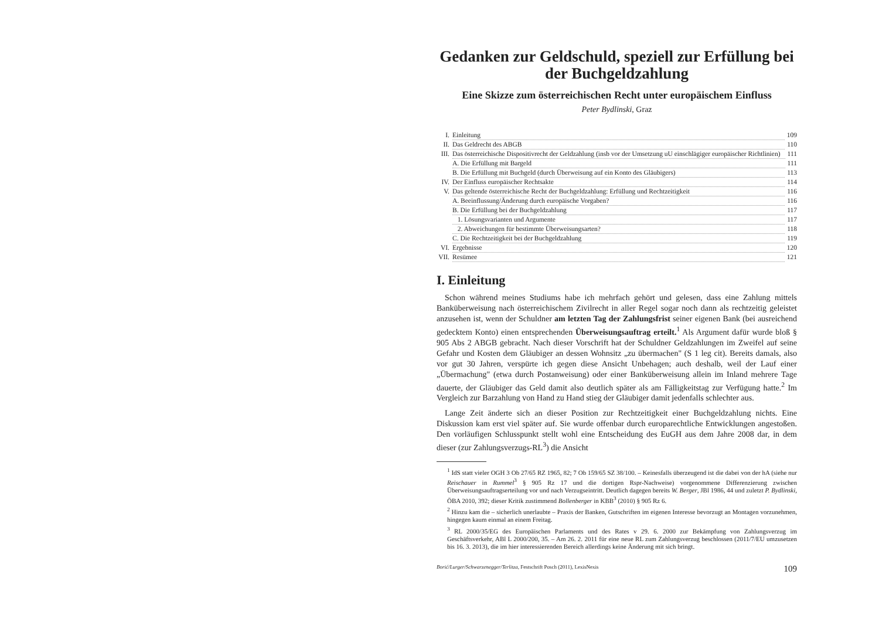Gedanken zur Geldschuld, speziell zur Erfüllung bei der Buchgeldzahlung
Eine Skizze zum österreichischen Recht unter europäischem Einfluss
Peter Bydlinski, Graz
I. Einleitung 109
II. Das Geldrecht des ABGB 110
III. Das österreichische Dispositivrecht der Geldzahlung (insb vor der Umsetzung uU einschlägiger europäischer Richtlinien) 111
A. Die Erfüllung mit Bargeld 111
B. Die Erfüllung mit Buchgeld (durch Überweisung auf ein Konto des Gläubigers) 113
IV. Der Einfluss europäischer Rechtsakte 114
V. Das geltende österreichische Recht der Buchgeldzahlung: Erfüllung und Rechtzeitigkeit 116
A. Beeinflussung/Änderung durch europäische Vorgaben? 116
B. Die Erfüllung bei der Buchgeldzahlung 117
1. Lösungsvarianten und Argumente 117
2. Abweichungen für bestimmte Überweisungsarten? 118
C. Die Rechtzeitigkeit bei der Buchgeldzahlung 119
VI. Ergebnisse 120
VII. Resümee 121
I. Einleitung
Schon während meines Studiums habe ich mehrfach gehört und gelesen, dass eine Zahlung mittels Banküberweisung nach österreichischem Zivilrecht in aller Regel sogar noch dann als rechtzeitig geleistet anzusehen ist, wenn der Schuldner am letzten Tag der Zahlungsfrist seiner eigenen Bank (bei ausreichend gedecktem Konto) einen entsprechenden Überweisungsauftrag erteilt.<sup>1</sup> Als Argument dafür wurde bloß § 905 Abs 2 ABGB gebracht. Nach dieser Vorschrift hat der Schuldner Geldzahlungen im Zweifel auf seine Gefahr und Kosten dem Gläubiger an dessen Wohnsitz „zu übermachen" (S 1 leg cit). Bereits damals, also vor gut 30 Jahren, verspürte ich gegen diese Ansicht Unbehagen; auch deshalb, weil der Lauf einer „Übermachung" (etwa durch Postanweisung) oder einer Banküberweisung allein im Inland mehrere Tage dauerte, der Gläubiger das Geld damit also deutlich später als am Fälligkeitstag zur Verfügung hatte.<sup>2</sup> Im Vergleich zur Barzahlung von Hand zu Hand stieg der Gläubiger damit jedenfalls schlechter aus.
Lange Zeit änderte sich an dieser Position zur Rechtzeitigkeit einer Buchgeldzahlung nichts. Eine Diskussion kam erst viel später auf. Sie wurde offenbar durch europarechtliche Entwicklungen angestoßen. Den vorläufigen Schlusspunkt stellt wohl eine Entscheidung des EuGH aus dem Jahre 2008 dar, in dem dieser (zur Zahlungsverzugs-RL<sup>3</sup>) die Ansicht
<sup>1</sup> IdS statt vieler OGH 3 Ob 27/65 RZ 1965, 82; 7 Ob 159/65 SZ 38/100. – Keinesfalls überzeugend ist die dabei von der hA (siehe nur Reischauer in Rummel<sup>3</sup> § 905 Rz 17 und die dortigen Rspr-Nachweise) vorgenommene Differenzierung zwischen Überweisungsauftragserteilung vor und nach Verzugseintritt. Deutlich dagegen bereits W. Berger, JBl 1986, 44 und zuletzt P. Bydlinski, ÖBA 2010, 392; dieser Kritik zustimmend Bollenberger in KBB<sup>3</sup> (2010) § 905 Rz 6.
<sup>2</sup> Hinzu kam die – sicherlich unerlaubte – Praxis der Banken, Gutschriften im eigenen Interesse bevorzugt an Montagen vorzunehmen, hingegen kaum einmal an einem Freitag.
<sup>3</sup> RL 2000/35/EG des Europäischen Parlaments und des Rates v 29. 6. 2000 zur Bekämpfung von Zahlungsverzug im Geschäftsverkehr, ABl L 2000/200, 35. – Am 26. 2. 2011 für eine neue RL zum Zahlungsverzug beschlossen (2011/7/EU umzusetzen bis 16. 3. 2013), die im hier interessierenden Bereich allerdings keine Änderung mit sich bringt.
Borić/Lurger/Schwarzenegger/Terlitza, Festschrift Posch (2011), LexisNexis 109